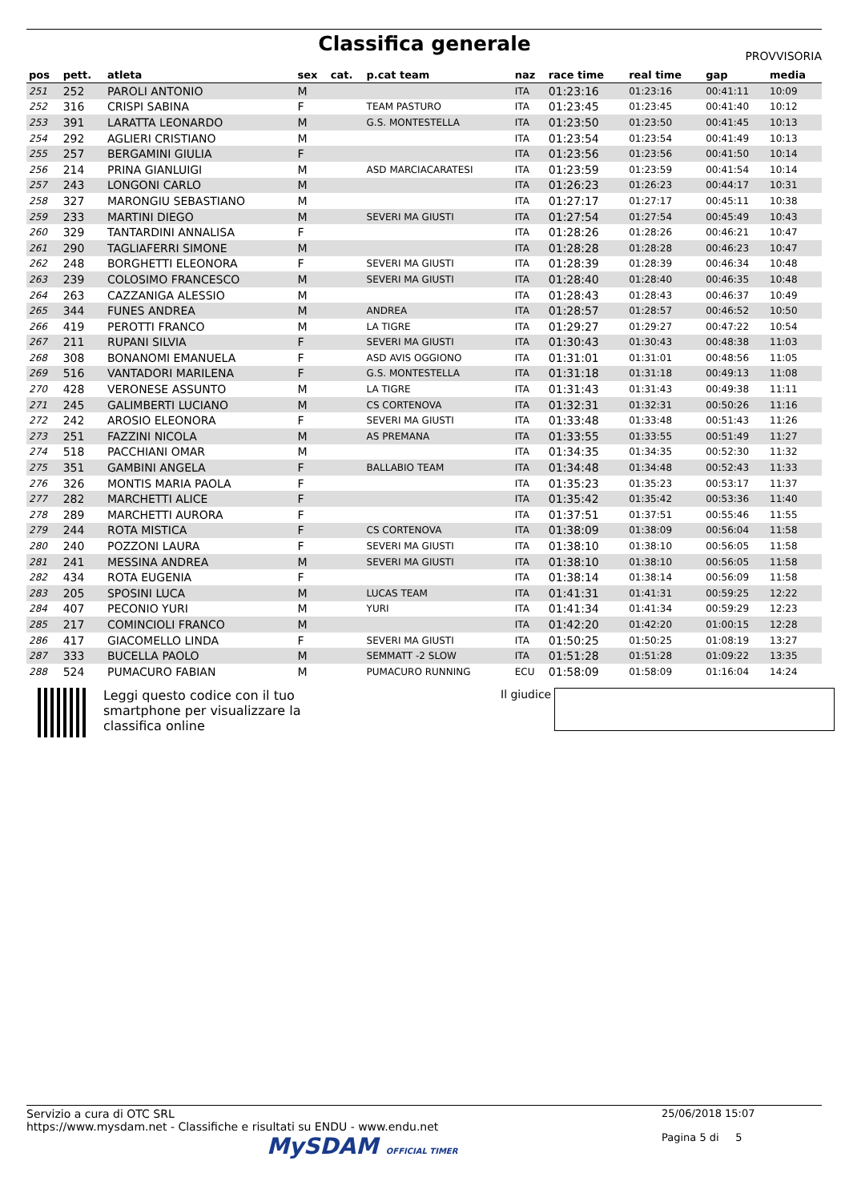Classifica generale
PROVVISORIA
| pos | pett. | atleta | sex | cat. | p.cat team | naz | race time | real time | gap | media |
| --- | --- | --- | --- | --- | --- | --- | --- | --- | --- | --- |
| 251 | 252 | PAROLI ANTONIO | M | | | ITA | 01:23:16 | 01:23:16 | 00:41:11 | 10:09 |
| 252 | 316 | CRISPI SABINA | F | | TEAM PASTURO | ITA | 01:23:45 | 01:23:45 | 00:41:40 | 10:12 |
| 253 | 391 | LARATTA LEONARDO | M | | G.S. MONTESTELLA | ITA | 01:23:50 | 01:23:50 | 00:41:45 | 10:13 |
| 254 | 292 | AGLIERI CRISTIANO | M | | | ITA | 01:23:54 | 01:23:54 | 00:41:49 | 10:13 |
| 255 | 257 | BERGAMINI GIULIA | F | | | ITA | 01:23:56 | 01:23:56 | 00:41:50 | 10:14 |
| 256 | 214 | PRINA GIANLUIGI | M | | ASD MARCIACARATESI | ITA | 01:23:59 | 01:23:59 | 00:41:54 | 10:14 |
| 257 | 243 | LONGONI CARLO | M | | | ITA | 01:26:23 | 01:26:23 | 00:44:17 | 10:31 |
| 258 | 327 | MARONGIU SEBASTIANO | M | | | ITA | 01:27:17 | 01:27:17 | 00:45:11 | 10:38 |
| 259 | 233 | MARTINI DIEGO | M | | SEVERI MA GIUSTI | ITA | 01:27:54 | 01:27:54 | 00:45:49 | 10:43 |
| 260 | 329 | TANTARDINI ANNALISA | F | | | ITA | 01:28:26 | 01:28:26 | 00:46:21 | 10:47 |
| 261 | 290 | TAGLIAFERRI SIMONE | M | | | ITA | 01:28:28 | 01:28:28 | 00:46:23 | 10:47 |
| 262 | 248 | BORGHETTI ELEONORA | F | | SEVERI MA GIUSTI | ITA | 01:28:39 | 01:28:39 | 00:46:34 | 10:48 |
| 263 | 239 | COLOSIMO FRANCESCO | M | | SEVERI MA GIUSTI | ITA | 01:28:40 | 01:28:40 | 00:46:35 | 10:48 |
| 264 | 263 | CAZZANIGA ALESSIO | M | | | ITA | 01:28:43 | 01:28:43 | 00:46:37 | 10:49 |
| 265 | 344 | FUNES ANDREA | M | | ANDREA | ITA | 01:28:57 | 01:28:57 | 00:46:52 | 10:50 |
| 266 | 419 | PEROTTI FRANCO | M | | LA TIGRE | ITA | 01:29:27 | 01:29:27 | 00:47:22 | 10:54 |
| 267 | 211 | RUPANI SILVIA | F | | SEVERI MA GIUSTI | ITA | 01:30:43 | 01:30:43 | 00:48:38 | 11:03 |
| 268 | 308 | BONANOMI EMANUELA | F | | ASD AVIS OGGIONO | ITA | 01:31:01 | 01:31:01 | 00:48:56 | 11:05 |
| 269 | 516 | VANTADORI MARILENA | F | | G.S. MONTESTELLA | ITA | 01:31:18 | 01:31:18 | 00:49:13 | 11:08 |
| 270 | 428 | VERONESE ASSUNTO | M | | LA TIGRE | ITA | 01:31:43 | 01:31:43 | 00:49:38 | 11:11 |
| 271 | 245 | GALIMBERTI LUCIANO | M | | CS CORTENOVA | ITA | 01:32:31 | 01:32:31 | 00:50:26 | 11:16 |
| 272 | 242 | AROSIO ELEONORA | F | | SEVERI MA GIUSTI | ITA | 01:33:48 | 01:33:48 | 00:51:43 | 11:26 |
| 273 | 251 | FAZZINI NICOLA | M | | AS PREMANA | ITA | 01:33:55 | 01:33:55 | 00:51:49 | 11:27 |
| 274 | 518 | PACCHIANI OMAR | M | | | ITA | 01:34:35 | 01:34:35 | 00:52:30 | 11:32 |
| 275 | 351 | GAMBINI ANGELA | F | | BALLABIO TEAM | ITA | 01:34:48 | 01:34:48 | 00:52:43 | 11:33 |
| 276 | 326 | MONTIS MARIA PAOLA | F | | | ITA | 01:35:23 | 01:35:23 | 00:53:17 | 11:37 |
| 277 | 282 | MARCHETTI ALICE | F | | | ITA | 01:35:42 | 01:35:42 | 00:53:36 | 11:40 |
| 278 | 289 | MARCHETTI AURORA | F | | | ITA | 01:37:51 | 01:37:51 | 00:55:46 | 11:55 |
| 279 | 244 | ROTA MISTICA | F | | CS CORTENOVA | ITA | 01:38:09 | 01:38:09 | 00:56:04 | 11:58 |
| 280 | 240 | POZZONI LAURA | F | | SEVERI MA GIUSTI | ITA | 01:38:10 | 01:38:10 | 00:56:05 | 11:58 |
| 281 | 241 | MESSINA ANDREA | M | | SEVERI MA GIUSTI | ITA | 01:38:10 | 01:38:10 | 00:56:05 | 11:58 |
| 282 | 434 | ROTA EUGENIA | F | | | ITA | 01:38:14 | 01:38:14 | 00:56:09 | 11:58 |
| 283 | 205 | SPOSINI LUCA | M | | LUCAS TEAM | ITA | 01:41:31 | 01:41:31 | 00:59:25 | 12:22 |
| 284 | 407 | PECONIO YURI | M | | YURI | ITA | 01:41:34 | 01:41:34 | 00:59:29 | 12:23 |
| 285 | 217 | COMINCIOLI FRANCO | M | | | ITA | 01:42:20 | 01:42:20 | 01:00:15 | 12:28 |
| 286 | 417 | GIACOMELLO LINDA | F | | SEVERI MA GIUSTI | ITA | 01:50:25 | 01:50:25 | 01:08:19 | 13:27 |
| 287 | 333 | BUCELLA PAOLO | M | | SEMMATT -2 SLOW | ITA | 01:51:28 | 01:51:28 | 01:09:22 | 13:35 |
| 288 | 524 | PUMACURO FABIAN | M | | PUMACURO RUNNING | ECU | 01:58:09 | 01:58:09 | 01:16:04 | 14:24 |
Leggi questo codice con il tuo smartphone per visualizzare la classifica online
Il giudice
Servizio a cura di OTC SRL
https://www.mysdam.net - Classifiche e risultati su ENDU - www.endu.net
MySDAM OFFICIAL TIMER
25/06/2018 15:07
Pagina 5 di 5